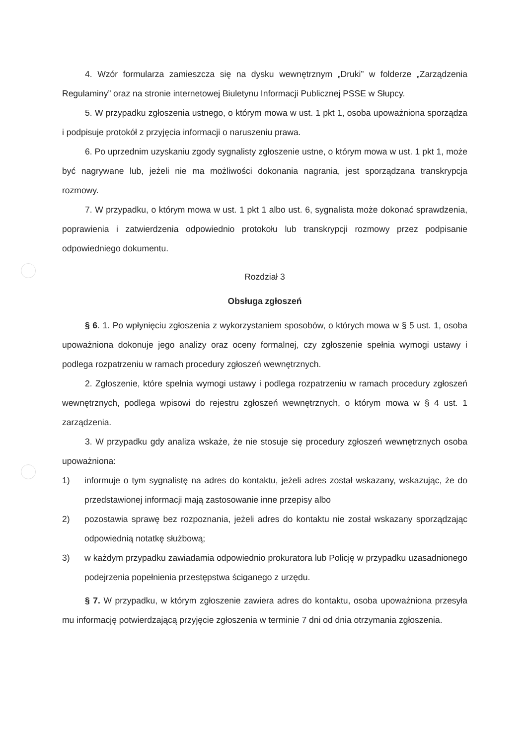4. Wzór formularza zamieszcza się na dysku wewnętrznym „Druki” w folderze „Zarządzenia Regulaminy” oraz na stronie internetowej Biuletynu Informacji Publicznej PSSE w Słupcy.
5. W przypadku zgłoszenia ustnego, o którym mowa w ust. 1 pkt 1, osoba upoważniona sporządza i podpisuje protokół z przyjęcia informacji o naruszeniu prawa.
6. Po uprzednim uzyskaniu zgody sygnalisty zgłoszenie ustne, o którym mowa w ust. 1 pkt 1, może być nagrywane lub, jeżeli nie ma możliwości dokonania nagrania, jest sporządzana transkrypcja rozmowy.
7. W przypadku, o którym mowa w ust. 1 pkt 1 albo ust. 6, sygnalista może dokonać sprawdzenia, poprawienia i zatwierdzenia odpowiednio protokołu lub transkrypcji rozmowy przez podpisanie odpowiedniego dokumentu.
Rozdział 3
Obsługa zgłoszeń
§ 6. 1. Po wpłynięciu zgłoszenia z wykorzystaniem sposobów, o których mowa w § 5 ust. 1, osoba upoważniona dokonuje jego analizy oraz oceny formalnej, czy zgłoszenie spełnia wymogi ustawy i podlega rozpatrzeniu w ramach procedury zgłoszeń wewnętrznych.
2. Zgłoszenie, które spełnia wymogi ustawy i podlega rozpatrzeniu w ramach procedury zgłoszeń wewnętrznych, podlega wpisowi do rejestru zgłoszeń wewnętrznych, o którym mowa w § 4 ust. 1 zarządzenia.
3. W przypadku gdy analiza wskaże, że nie stosuje się procedury zgłoszeń wewnętrznych osoba upoważniona:
1) informuje o tym sygnalistę na adres do kontaktu, jeżeli adres został wskazany, wskazując, że do przedstawionej informacji mają zastosowanie inne przepisy albo
2) pozostawia sprawę bez rozpoznania, jeżeli adres do kontaktu nie został wskazany sporządzając odpowiednią notatkę służbową;
3) w każdym przypadku zawiadamia odpowiednio prokuratora lub Policję w przypadku uzasadnionego podejrzenia popełnienia przestępstwa ściganego z urzędu.
§ 7. W przypadku, w którym zgłoszenie zawiera adres do kontaktu, osoba upoważniona przesyła mu informację potwierdzającą przyjęcie zgłoszenia w terminie 7 dni od dnia otrzymania zgłoszenia.